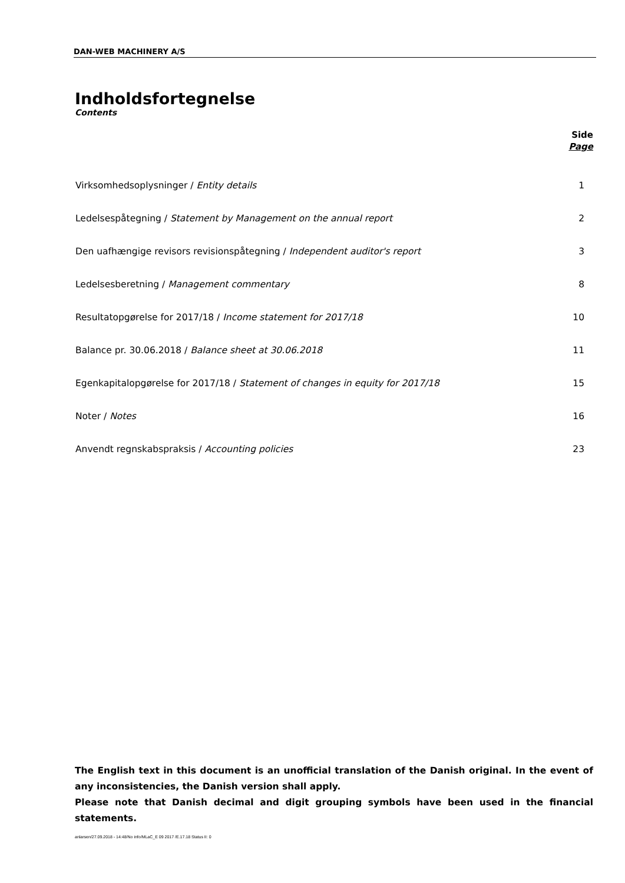DAN-WEB MACHINERY A/S
Indholdsfortegnelse
Contents
Side
Page
| Virksomhedsoplysninger / Entity details | 1 |
| Ledelsespåtegning / Statement by Management on the annual report | 2 |
| Den uafhængige revisors revisionspåtegning / Independent auditor's report | 3 |
| Ledelsesberetning / Management commentary | 8 |
| Resultatopgørelse for 2017/18 / Income statement for 2017/18 | 10 |
| Balance pr. 30.06.2018 / Balance sheet at 30.06.2018 | 11 |
| Egenkapitalopgørelse for 2017/18 / Statement of changes in equity for 2017/18 | 15 |
| Noter / Notes | 16 |
| Anvendt regnskabspraksis / Accounting policies | 23 |
The English text in this document is an unofficial translation of the Danish original. In the event of any inconsistencies, the Danish version shall apply.
Please note that Danish decimal and digit grouping symbols have been used in the financial statements.
anlarsen/27.09.2018 - 14:48/No info/MLaC_E 09 2017 /E.17.18 Status II: 0